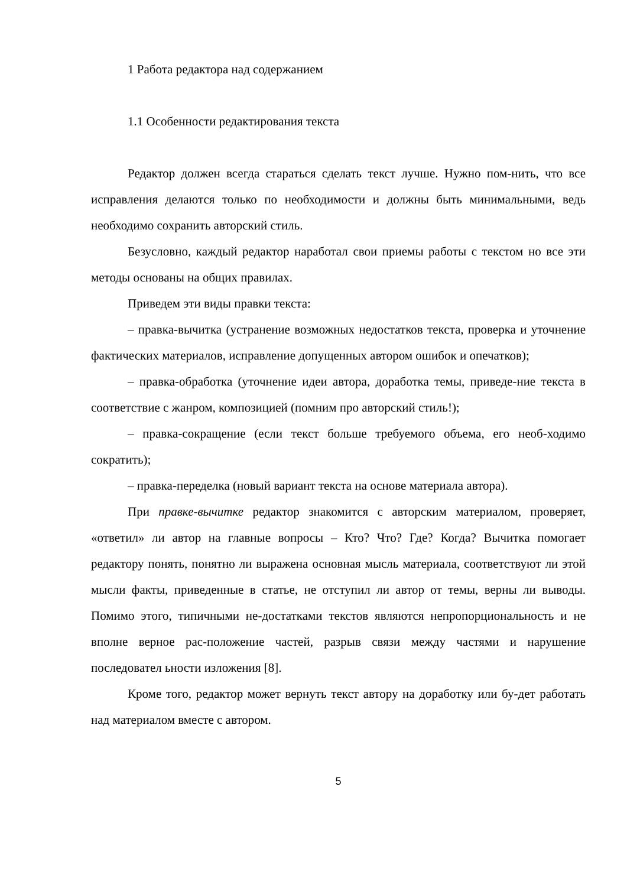1 Работа редактора над содержанием
1.1 Особенности редактирования текста
Редактор должен всегда стараться сделать текст лучше. Нужно пом-нить, что все исправления делаются только по необходимости и должны быть минимальными, ведь необходимо сохранить авторский стиль.
Безусловно, каждый редактор наработал свои приемы работы с текстом но все эти методы основаны на общих правилах.
Приведем эти виды правки текста:
– правка-вычитка (устранение возможных недостатков текста, проверка и уточнение фактических материалов, исправление допущенных автором ошибок и опечатков);
– правка-обработка (уточнение идеи автора, доработка темы, приведе-ние текста в соответствие с жанром, композицией (помним про авторский стиль!);
– правка-сокращение (если текст больше требуемого объема, его необ-ходимо сократить);
– правка-переделка (новый вариант текста на основе материала автора).
При правке-вычитке редактор знакомится с авторским материалом, проверяет, «ответил» ли автор на главные вопросы – Кто? Что? Где? Когда? Вычитка помогает редактору понять, понятно ли выражена основная мысль материала, соответствуют ли этой мысли факты, приведенные в статье, не отступил ли автор от темы, верны ли выводы. Помимо этого, типичными не-достатками текстов являются непропорциональность и не вполне верное рас-положение частей, разрыв связи между частями и нарушение последовател ьности изложения [8].
Кроме того, редактор может вернуть текст автору на доработку или бу-дет работать над материалом вместе с автором.
5